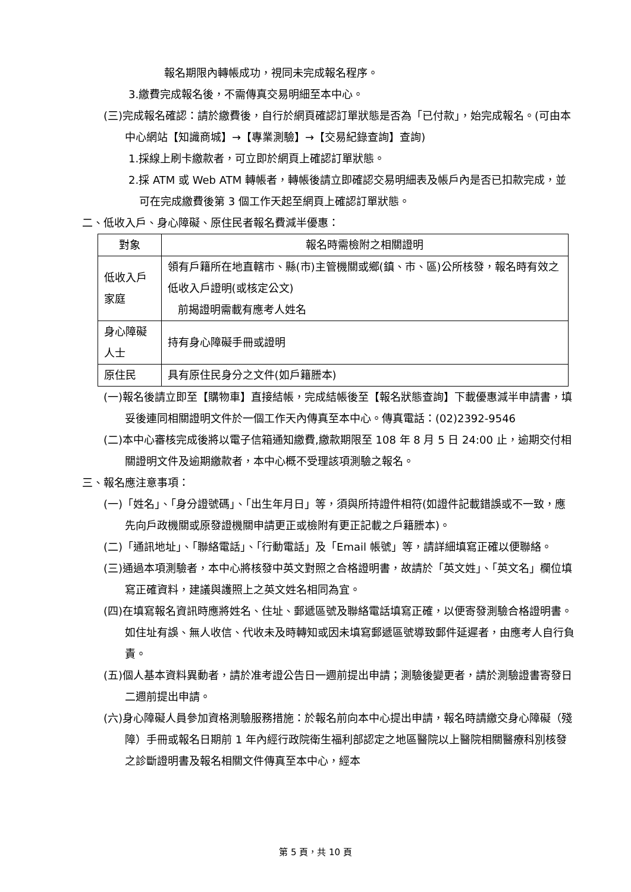報名期限內轉帳成功，視同未完成報名程序。
3.繳費完成報名後，不需傳真交易明細至本中心。
(三)完成報名確認：請於繳費後，自行於網頁確認訂單狀態是否為「已付款」，始完成報名。(可由本中心網站【知識商城】→【專業測驗】→【交易紀錄查詢】查詢)
1.採線上刷卡繳款者，可立即於網頁上確認訂單狀態。
2.採 ATM 或 Web ATM 轉帳者，轉帳後請立即確認交易明細表及帳戶內是否已扣款完成，並可在完成繳費後第 3 個工作天起至網頁上確認訂單狀態。
二、低收入戶、身心障礙、原住民者報名費減半優惠：
| 對象 | 報名時需檢附之相關證明 |
| --- | --- |
| 低收入戶家庭 | 領有戶籍所在地直轄市、縣(市)主管機關或鄉(鎮、市、區)公所核發，報名時有效之低收入戶證明(或核定公文) 前揭證明需載有應考人姓名 |
| 身心障礙人士 | 持有身心障礙手冊或證明 |
| 原住民 | 具有原住民身分之文件(如戶籍謄本) |
(一)報名後請立即至【購物車】直接結帳，完成結帳後至【報名狀態查詢】下載優惠減半申請書，填妥後連同相關證明文件於一個工作天內傳真至本中心。傳真電話：(02)2392-9546
(二)本中心審核完成後將以電子信箱通知繳費,繳款期限至 108 年 8 月 5 日 24:00 止，逾期交付相關證明文件及逾期繳款者，本中心概不受理該項測驗之報名。
三、報名應注意事項：
(一)「姓名」、「身分證號碼」、「出生年月日」等，須與所持證件相符(如證件記載錯誤或不一致，應先向戶政機關或原發證機關申請更正或檢附有更正記載之戶籍謄本)。
(二)「通訊地址」、「聯絡電話」、「行動電話」及「Email 帳號」等，請詳細填寫正確以便聯絡。
(三)通過本項測驗者，本中心將核發中英文對照之合格證明書，故請於「英文姓」、「英文名」欄位填寫正確資料，建議與護照上之英文姓名相同為宜。
(四)在填寫報名資訊時應將姓名、住址、郵遞區號及聯絡電話填寫正確，以便寄發測驗合格證明書。如住址有誤、無人收信、代收未及時轉知或因未填寫郵遞區號導致郵件延遲者，由應考人自行負責。
(五)個人基本資料異動者，請於准考證公告日一週前提出申請；測驗後變更者，請於測驗證書寄發日二週前提出申請。
(六)身心障礙人員參加資格測驗服務措施：於報名前向本中心提出申請，報名時請繳交身心障礙（殘障）手冊或報名日期前 1 年內經行政院衛生福利部認定之地區醫院以上醫院相關醫療科別核發之診斷證明書及報名相關文件傳真至本中心，經本
第 5 頁，共 10 頁